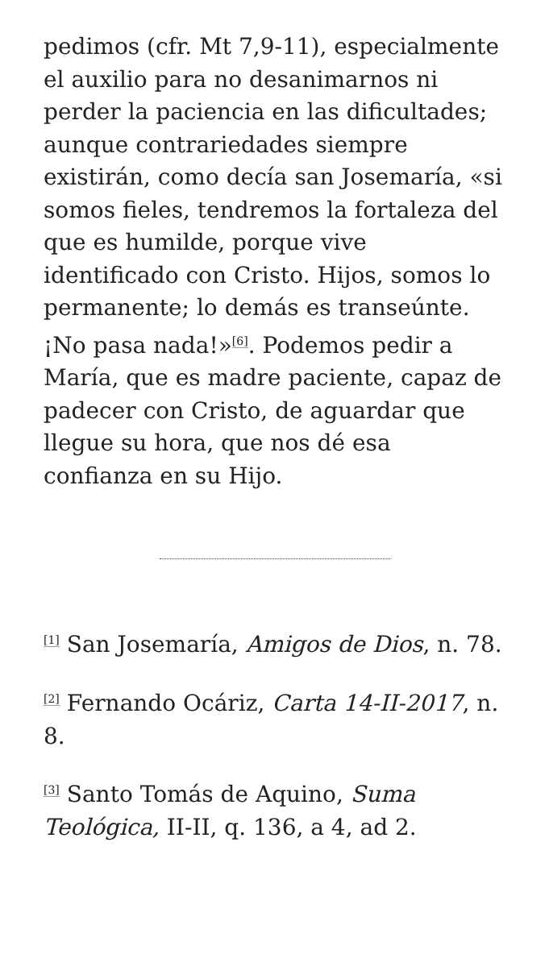pedimos (cfr. Mt 7,9-11), especialmente el auxilio para no desanimarnos ni perder la paciencia en las dificultades; aunque contrariedades siempre existirán, como decía san Josemaría, «si somos fieles, tendremos la fortaleza del que es humilde, porque vive identificado con Cristo. Hijos, somos lo permanente; lo demás es transeúnte. ¡No pasa nada!»<sup>[6]</sup>. Podemos pedir a María, que es madre paciente, capaz de padecer con Cristo, de aguardar que llegue su hora, que nos dé esa confianza en su Hijo.
<sup>[1]</sup> San Josemaría, Amigos de Dios, n. 78.
<sup>[2]</sup> Fernando Ocáriz, Carta 14-II-2017, n. 8.
<sup>[3]</sup> Santo Tomás de Aquino, Suma Teológica, II-II, q. 136, a 4, ad 2.